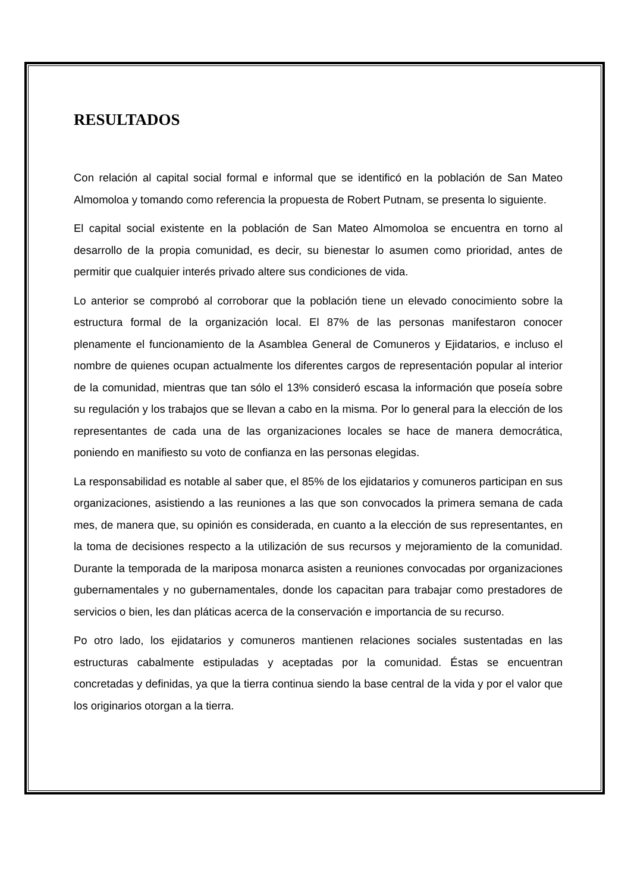RESULTADOS
Con relación al capital social formal e informal que se identificó en la población de San Mateo Almomoloa y tomando como referencia la propuesta de Robert Putnam, se presenta lo siguiente.
El capital social existente en la población de San Mateo Almomoloa se encuentra en torno al desarrollo de la propia comunidad, es decir, su bienestar lo asumen como prioridad, antes de permitir que cualquier interés privado altere sus condiciones de vida.
Lo anterior se comprobó al corroborar que la población tiene un elevado conocimiento sobre la estructura formal de la organización local. El 87% de las personas manifestaron conocer plenamente el funcionamiento de la Asamblea General de Comuneros y Ejidatarios, e incluso el nombre de quienes ocupan actualmente los diferentes cargos de representación popular al interior de la comunidad, mientras que tan sólo el 13% consideró escasa la información que poseía sobre su regulación y los trabajos que se llevan a cabo en la misma. Por lo general para la elección de los representantes de cada una de las organizaciones locales se hace de manera democrática, poniendo en manifiesto su voto de confianza en las personas elegidas.
La responsabilidad es notable al saber que, el 85% de los ejidatarios y comuneros participan en sus organizaciones, asistiendo a las reuniones a las que son convocados la primera semana de cada mes, de manera que, su opinión es considerada, en cuanto a la elección de sus representantes, en la toma de decisiones respecto a la utilización de sus recursos y mejoramiento de la comunidad. Durante la temporada de la mariposa monarca asisten a reuniones convocadas por organizaciones gubernamentales y no gubernamentales, donde los capacitan para trabajar como prestadores de servicios o bien, les dan pláticas acerca de la conservación e importancia de su recurso.
Po otro lado, los ejidatarios y comuneros mantienen relaciones sociales sustentadas en las estructuras cabalmente estipuladas y aceptadas por la comunidad. Éstas se encuentran concretadas y definidas, ya que la tierra continua siendo la base central de la vida y por el valor que los originarios otorgan a la tierra.